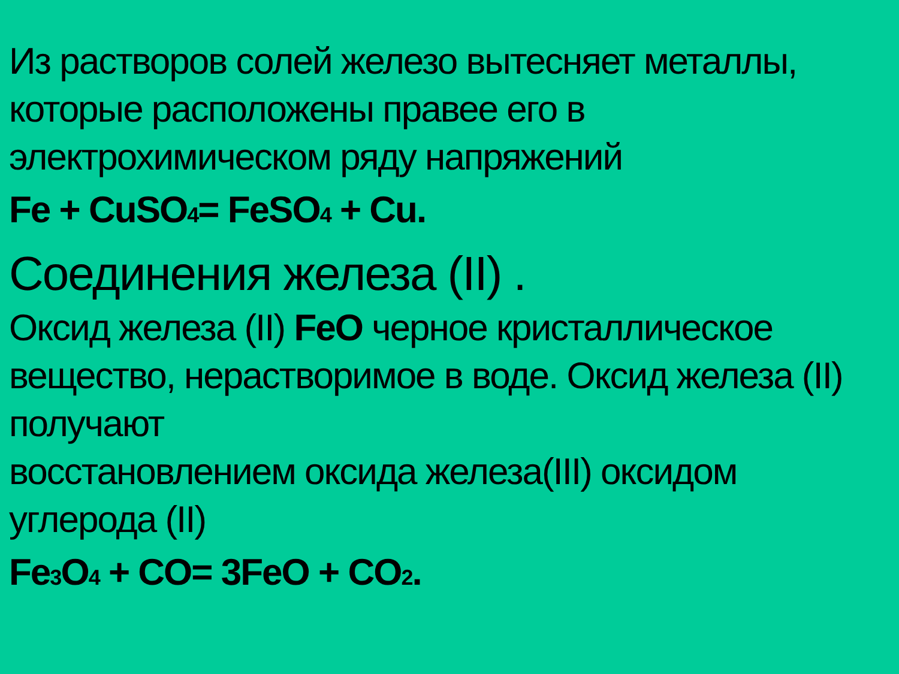Из растворов солей железо вытесняет металлы, которые расположены правее его в электрохимическом ряду напряжений
Fe + CuSO<sub>4</sub>= FeSO<sub>4</sub> + Cu.
Соединения железа (II) .
Оксид железа (II) FeO черное кристаллическое вещество, нерастворимое в воде. Оксид железа (II) получают
восстановлением оксида железа(III) оксидом углерода (II)
Fe<sub>3</sub>O<sub>4</sub> + CO= 3FeO + CO<sub>2</sub>.